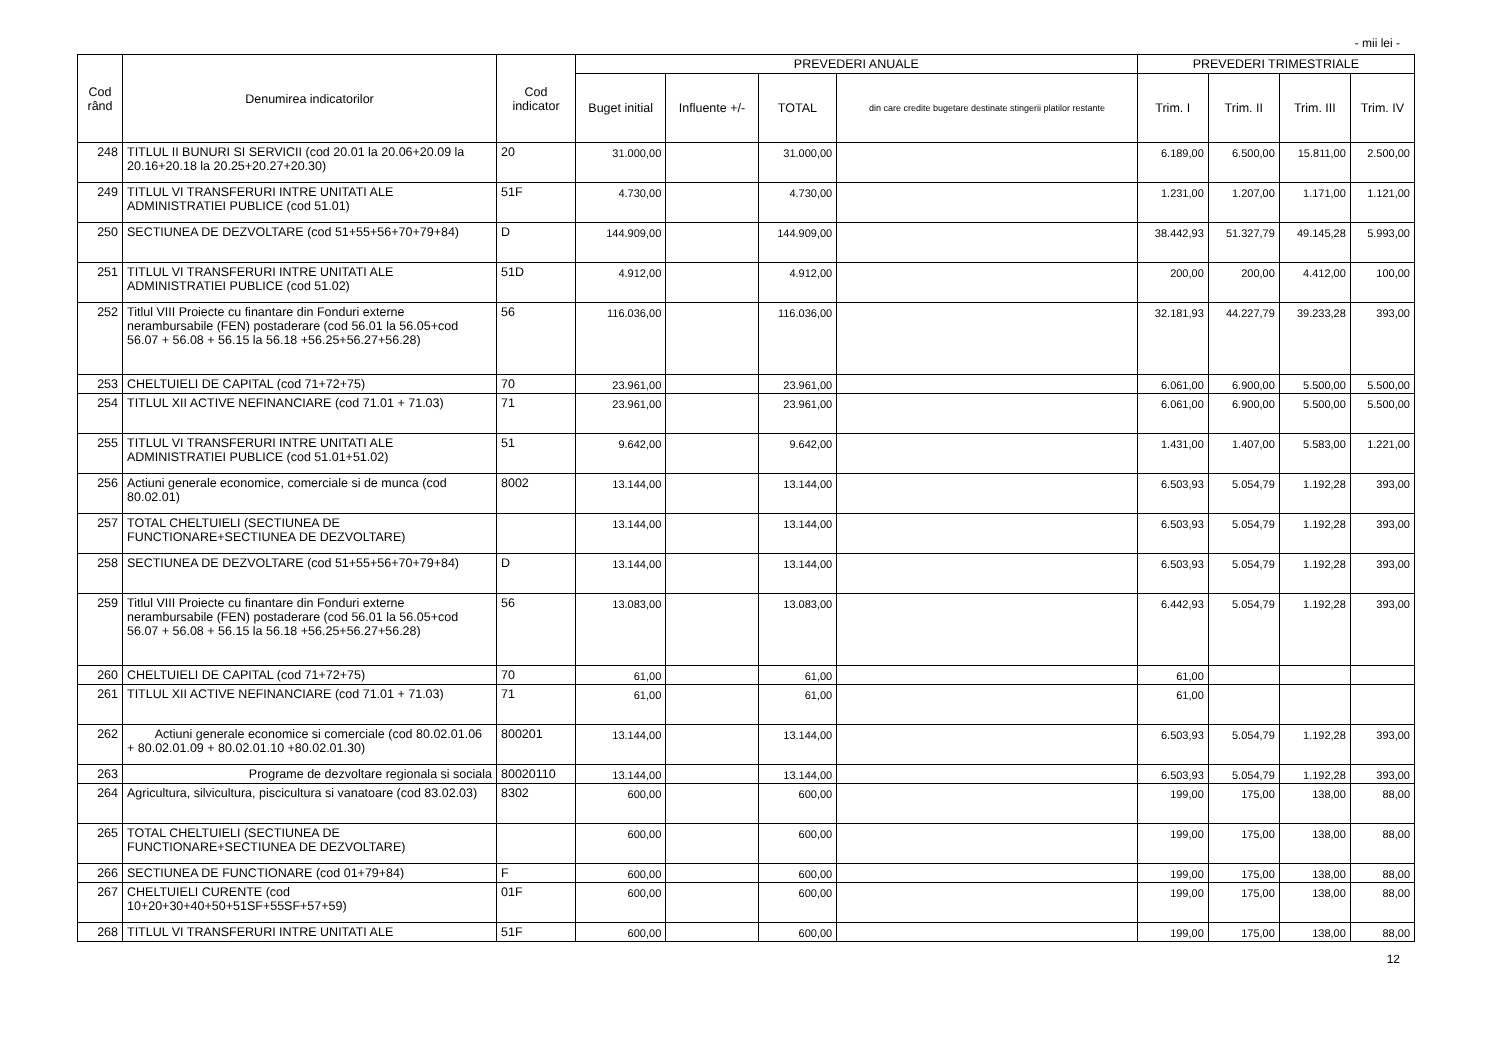- mii lei -
| Cod rând | Denumirea indicatorilor | Cod indicator | PREVEDERI ANUALE | | | | PREVEDERI TRIMESTRIALE | | | |
| --- | --- | --- | --- | --- | --- | --- | --- | --- | --- | --- |
| | | | Buget initial | Influente +/- | TOTAL | din care credite bugetare destinate stingerii platilor restante | Trim. I | Trim. II | Trim. III | Trim. IV |
| 248 | TITLUL II BUNURI SI SERVICII (cod 20.01 la 20.06+20.09 la 20.16+20.18 la 20.25+20.27+20.30) | 20 | 31.000,00 | | 31.000,00 | | 6.189,00 | 6.500,00 | 15.811,00 | 2.500,00 |
| 249 | TITLUL VI TRANSFERURI INTRE UNITATI ALE ADMINISTRATIEI PUBLICE (cod 51.01) | 51F | 4.730,00 | | 4.730,00 | | 1.231,00 | 1.207,00 | 1.171,00 | 1.121,00 |
| 250 | SECTIUNEA DE DEZVOLTARE (cod 51+55+56+70+79+84) | D | 144.909,00 | | 144.909,00 | | 38.442,93 | 51.327,79 | 49.145,28 | 5.993,00 |
| 251 | TITLUL VI TRANSFERURI INTRE UNITATI ALE ADMINISTRATIEI PUBLICE (cod 51.02) | 51D | 4.912,00 | | 4.912,00 | | 200,00 | 200,00 | 4.412,00 | 100,00 |
| 252 | Titlul VIII Proiecte cu finantare din Fonduri externe nerambursabile (FEN) postaderare (cod 56.01 la 56.05+cod 56.07 + 56.08 + 56.15 la 56.18 +56.25+56.27+56.28) | 56 | 116.036,00 | | 116.036,00 | | 32.181,93 | 44.227,79 | 39.233,28 | 393,00 |
| 253 | CHELTUIELI DE CAPITAL (cod 71+72+75) | 70 | 23.961,00 | | 23.961,00 | | 6.061,00 | 6.900,00 | 5.500,00 | 5.500,00 |
| 254 | TITLUL XII ACTIVE NEFINANCIARE (cod 71.01 + 71.03) | 71 | 23.961,00 | | 23.961,00 | | 6.061,00 | 6.900,00 | 5.500,00 | 5.500,00 |
| 255 | TITLUL VI TRANSFERURI INTRE UNITATI ALE ADMINISTRATIEI PUBLICE (cod 51.01+51.02) | 51 | 9.642,00 | | 9.642,00 | | 1.431,00 | 1.407,00 | 5.583,00 | 1.221,00 |
| 256 | Actiuni generale economice, comerciale si de munca (cod 80.02.01) | 8002 | 13.144,00 | | 13.144,00 | | 6.503,93 | 5.054,79 | 1.192,28 | 393,00 |
| 257 | TOTAL CHELTUIELI (SECTIUNEA DE FUNCTIONARE+SECTIUNEA DE DEZVOLTARE) | | 13.144,00 | | 13.144,00 | | 6.503,93 | 5.054,79 | 1.192,28 | 393,00 |
| 258 | SECTIUNEA DE DEZVOLTARE (cod 51+55+56+70+79+84) | D | 13.144,00 | | 13.144,00 | | 6.503,93 | 5.054,79 | 1.192,28 | 393,00 |
| 259 | Titlul VIII Proiecte cu finantare din Fonduri externe nerambursabile (FEN) postaderare (cod 56.01 la 56.05+cod 56.07 + 56.08 + 56.15 la 56.18 +56.25+56.27+56.28) | 56 | 13.083,00 | | 13.083,00 | | 6.442,93 | 5.054,79 | 1.192,28 | 393,00 |
| 260 | CHELTUIELI DE CAPITAL (cod 71+72+75) | 70 | 61,00 | | 61,00 | | 61,00 | | | |
| 261 | TITLUL XII ACTIVE NEFINANCIARE (cod 71.01 + 71.03) | 71 | 61,00 | | 61,00 | | 61,00 | | | |
| 262 | Actiuni generale economice si comerciale (cod 80.02.01.06 + 80.02.01.09 + 80.02.01.10 +80.02.01.30) | 800201 | 13.144,00 | | 13.144,00 | | 6.503,93 | 5.054,79 | 1.192,28 | 393,00 |
| 263 | Programe de dezvoltare regionala si sociala | 80020110 | 13.144,00 | | 13.144,00 | | 6.503,93 | 5.054,79 | 1.192,28 | 393,00 |
| 264 | Agricultura, silvicultura, piscicultura si vanatoare (cod 83.02.03) | 8302 | 600,00 | | 600,00 | | 199,00 | 175,00 | 138,00 | 88,00 |
| 265 | TOTAL CHELTUIELI (SECTIUNEA DE FUNCTIONARE+SECTIUNEA DE DEZVOLTARE) | | 600,00 | | 600,00 | | 199,00 | 175,00 | 138,00 | 88,00 |
| 266 | SECTIUNEA DE FUNCTIONARE (cod 01+79+84) | F | 600,00 | | 600,00 | | 199,00 | 175,00 | 138,00 | 88,00 |
| 267 | CHELTUIELI CURENTE (cod 10+20+30+40+50+51SF+55SF+57+59) | 01F | 600,00 | | 600,00 | | 199,00 | 175,00 | 138,00 | 88,00 |
| 268 | TITLUL VI TRANSFERURI INTRE UNITATI ALE | 51F | 600,00 | | 600,00 | | 199,00 | 175,00 | 138,00 | 88,00 |
12